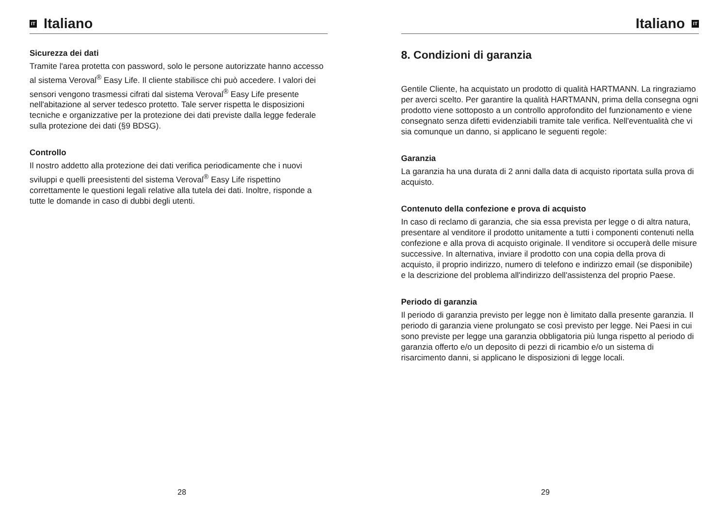IT Italiano
Sicurezza dei dati
Tramite l'area protetta con password, solo le persone autorizzate hanno accesso al sistema Veroval<sup>®</sup> Easy Life. Il cliente stabilisce chi può accedere. I valori dei sensori vengono trasmessi cifrati dal sistema Veroval<sup>®</sup> Easy Life presente nell'abitazione al server tedesco protetto. Tale server rispetta le disposizioni tecniche e organizzative per la protezione dei dati previste dalla legge federale sulla protezione dei dati (§9 BDSG).
Controllo
Il nostro addetto alla protezione dei dati verifica periodicamente che i nuovi sviluppi e quelli preesistenti del sistema Veroval<sup>®</sup> Easy Life rispettino correttamente le questioni legali relative alla tutela dei dati. Inoltre, risponde a tutte le domande in caso di dubbi degli utenti.
28
Italiano IT
8. Condizioni di garanzia
Gentile Cliente, ha acquistato un prodotto di qualità HARTMANN. La ringraziamo per averci scelto. Per garantire la qualità HARTMANN, prima della consegna ogni prodotto viene sottoposto a un controllo approfondito del funzionamento e viene consegnato senza difetti evidenziabili tramite tale verifica. Nell'eventualità che vi sia comunque un danno, si applicano le seguenti regole:
Garanzia
La garanzia ha una durata di 2 anni dalla data di acquisto riportata sulla prova di acquisto.
Contenuto della confezione e prova di acquisto
In caso di reclamo di garanzia, che sia essa prevista per legge o di altra natura, presentare al venditore il prodotto unitamente a tutti i componenti contenuti nella confezione e alla prova di acquisto originale. Il venditore si occuperà delle misure successive. In alternativa, inviare il prodotto con una copia della prova di acquisto, il proprio indirizzo, numero di telefono e indirizzo email (se disponibile) e la descrizione del problema all'indirizzo dell'assistenza del proprio Paese.
Periodo di garanzia
Il periodo di garanzia previsto per legge non è limitato dalla presente garanzia. Il periodo di garanzia viene prolungato se così previsto per legge. Nei Paesi in cui sono previste per legge una garanzia obbligatoria più lunga rispetto al periodo di garanzia offerto e/o un deposito di pezzi di ricambio e/o un sistema di risarcimento danni, si applicano le disposizioni di legge locali.
29